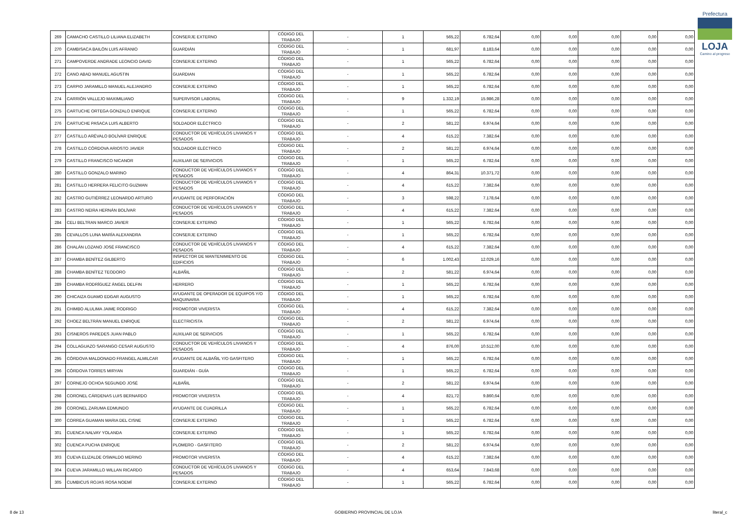Prefectura
LOJA
Camino al progreso
| 269 | CAMACHO CASTILLO LILIANA ELIZABETH | CONSERJE EXTERNO | CÓDIGO DEL TRABAJO | - | 1 | 565,22 | 6.782,64 | 0,00 | 0,00 | 0,00 | 0,00 | 0,00 |
| 270 | CAMBISACA BAILÓN LUIS AFRANIO | GUARDIÁN | CÓDIGO DEL TRABAJO | - | 1 | 681,97 | 8.183,64 | 0,00 | 0,00 | 0,00 | 0,00 | 0,00 |
| 271 | CAMPOVERDE ANDRADE LEONCIO DAVID | CONSERJE EXTERNO | CÓDIGO DEL TRABAJO | - | 1 | 565,22 | 6.782,64 | 0,00 | 0,00 | 0,00 | 0,00 | 0,00 |
| 272 | CANO ABAD MANUEL AGUSTIN | GUARDIAN | CÓDIGO DEL TRABAJO | - | 1 | 565,22 | 6.782,64 | 0,00 | 0,00 | 0,00 | 0,00 | 0,00 |
| 273 | CARPIO JARAMILLO MANUEL ALEJANDRO | CONSERJE EXTERNO | CÓDIGO DEL TRABAJO | - | 1 | 565,22 | 6.782,64 | 0,00 | 0,00 | 0,00 | 0,00 | 0,00 |
| 274 | CARRIÓN VALLEJO MAXIMILIANO | SUPERVISOR LABORAL | CÓDIGO DEL TRABAJO | - | 9 | 1.332,19 | 15.986,28 | 0,00 | 0,00 | 0,00 | 0,00 | 0,00 |
| 275 | CARTUCHE ORTEGA GONZALO ENRIQUE | CONSERJE EXTERNO | CÓDIGO DEL TRABAJO | - | 1 | 565,22 | 6.782,64 | 0,00 | 0,00 | 0,00 | 0,00 | 0,00 |
| 276 | CARTUCHE PASACA LUIS ALBERTO | SOLDADOR ELÉCTRICO | CÓDIGO DEL TRABAJO | - | 2 | 581,22 | 6.974,64 | 0,00 | 0,00 | 0,00 | 0,00 | 0,00 |
| 277 | CASTILLO ARÉVALO BOLÍVAR ENRIQUE | CONDUCTOR DE VEHÍCULOS LIVIANOS Y PESADOS | CÓDIGO DEL TRABAJO | - | 4 | 615,22 | 7.382,64 | 0,00 | 0,00 | 0,00 | 0,00 | 0,00 |
| 278 | CASTILLO CÓRDOVA ARIOSTO JAVIER | SOLDADOR ELÉCTRICO | CÓDIGO DEL TRABAJO | - | 2 | 581,22 | 6.974,64 | 0,00 | 0,00 | 0,00 | 0,00 | 0,00 |
| 279 | CASTILLO FRANCISCO NICANOR | AUXILIAR DE SERVICIOS | CÓDIGO DEL TRABAJO | - | 1 | 565,22 | 6.782,64 | 0,00 | 0,00 | 0,00 | 0,00 | 0,00 |
| 280 | CASTILLO GONZALO MARINO | CONDUCTOR DE VEHÍCULOS LIVIANOS Y PESADOS | CÓDIGO DEL TRABAJO | - | 4 | 864,31 | 10.371,72 | 0,00 | 0,00 | 0,00 | 0,00 | 0,00 |
| 281 | CASTILLO HERRERA FELICITO GUZMAN | CONDUCTOR DE VEHÍCULOS LIVIANOS Y PESADOS | CÓDIGO DEL TRABAJO | - | 4 | 615,22 | 7.382,64 | 0,00 | 0,00 | 0,00 | 0,00 | 0,00 |
| 282 | CASTRO GUTIÉRREZ LEONARDO ARTURO | AYUDANTE DE PERFORACIÓN | CÓDIGO DEL TRABAJO | - | 3 | 598,22 | 7.178,64 | 0,00 | 0,00 | 0,00 | 0,00 | 0,00 |
| 283 | CASTRO NEIRA HERNÁN BOLÍVAR | CONDUCTOR DE VEHÍCULOS LIVIANOS Y PESADOS | CÓDIGO DEL TRABAJO | - | 4 | 615,22 | 7.382,64 | 0,00 | 0,00 | 0,00 | 0,00 | 0,00 |
| 284 | CELI BELTRAN MARCO JAVIER | CONSERJE EXTERNO | CÓDIGO DEL TRABAJO | - | 1 | 565,22 | 6.782,64 | 0,00 | 0,00 | 0,00 | 0,00 | 0,00 |
| 285 | CEVALLOS LUNA MARÍA ALEXANDRA | CONSERJE EXTERNO | CÓDIGO DEL TRABAJO | - | 1 | 565,22 | 6.782,64 | 0,00 | 0,00 | 0,00 | 0,00 | 0,00 |
| 286 | CHALÁN LOZANO JOSÉ FRANCISCO | CONDUCTOR DE VEHÍCULOS LIVIANOS Y PESADOS | CÓDIGO DEL TRABAJO | - | 4 | 615,22 | 7.382,64 | 0,00 | 0,00 | 0,00 | 0,00 | 0,00 |
| 287 | CHAMBA BENÍTEZ GILBERTO | INSPECTOR DE MANTENIMIENTO DE EDIFICIOS | CÓDIGO DEL TRABAJO | - | 6 | 1.002,43 | 12.029,16 | 0,00 | 0,00 | 0,00 | 0,00 | 0,00 |
| 288 | CHAMBA BENÍTEZ TEODORO | ALBAÑIL | CÓDIGO DEL TRABAJO | - | 2 | 581,22 | 6.974,64 | 0,00 | 0,00 | 0,00 | 0,00 | 0,00 |
| 289 | CHAMBA RODRÍGUEZ ÁNGEL DELFIN | HERRERO | CÓDIGO DEL TRABAJO | - | 1 | 565,22 | 6.782,64 | 0,00 | 0,00 | 0,00 | 0,00 | 0,00 |
| 290 | CHICAIZA GUAMO EDGAR AUGUSTO | AYUDANTE DE OPERADOR DE EQUIPOS Y/O MAQUINARIA | CÓDIGO DEL TRABAJO | - | 1 | 565,22 | 6.782,64 | 0,00 | 0,00 | 0,00 | 0,00 | 0,00 |
| 291 | CHIMBO ALULIMA JAIME RODRIGO | PROMOTOR VIVERISTA | CÓDIGO DEL TRABAJO | - | 4 | 615,22 | 7.382,64 | 0,00 | 0,00 | 0,00 | 0,00 | 0,00 |
| 292 | CHOEZ BELTRÁN MANUEL ENRIQUE | ELECTRICISTA | CÓDIGO DEL TRABAJO | - | 2 | 581,22 | 6.974,64 | 0,00 | 0,00 | 0,00 | 0,00 | 0,00 |
| 293 | CISNEROS PAREDES JUAN PABLO | AUXILIAR DE SERVICIOS | CÓDIGO DEL TRABAJO | - | 1 | 565,22 | 6.782,64 | 0,00 | 0,00 | 0,00 | 0,00 | 0,00 |
| 294 | COLLAGUAZO SARANGO CESAR AUGUSTO | CONDUCTOR DE VEHÍCULOS LIVIANOS Y PESADOS | CÓDIGO DEL TRABAJO | - | 4 | 876,00 | 10.512,00 | 0,00 | 0,00 | 0,00 | 0,00 | 0,00 |
| 295 | CÓRDOVA MALDONADO FRANGEL ALMILCAR | AYUDANTE DE ALBAÑIL Y/O GASFITERO | CÓDIGO DEL TRABAJO | - | 1 | 565,22 | 6.782,64 | 0,00 | 0,00 | 0,00 | 0,00 | 0,00 |
| 296 | CÓRDOVA TORRES MIRYAN | GUARDIÁN - GUÍA | CÓDIGO DEL TRABAJO | - | 1 | 565,22 | 6.782,64 | 0,00 | 0,00 | 0,00 | 0,00 | 0,00 |
| 297 | CORNEJO OCHOA SEGUNDO JOSÉ | ALBAÑIL | CÓDIGO DEL TRABAJO | - | 2 | 581,22 | 6.974,64 | 0,00 | 0,00 | 0,00 | 0,00 | 0,00 |
| 298 | CORONEL CÁRDENAS LUIS BERNARDO | PROMOTOR VIVERISTA | CÓDIGO DEL TRABAJO | - | 4 | 821,72 | 9.860,64 | 0,00 | 0,00 | 0,00 | 0,00 | 0,00 |
| 299 | CORONEL ZARUMA EDMUNDO | AYUDANTE DE CUADRILLA | CÓDIGO DEL TRABAJO | - | 1 | 565,22 | 6.782,64 | 0,00 | 0,00 | 0,00 | 0,00 | 0,00 |
| 300 | CORREA GUAMAN MARIA DEL CISNE | CONSERJE EXTERNO | CÓDIGO DEL TRABAJO | - | 1 | 565,22 | 6.782,64 | 0,00 | 0,00 | 0,00 | 0,00 | 0,00 |
| 301 | CUENCA NALVAY YOLANDA | CONSERJE EXTERNO | CÓDIGO DEL TRABAJO | - | 1 | 565,22 | 6.782,64 | 0,00 | 0,00 | 0,00 | 0,00 | 0,00 |
| 302 | CUENCA PUCHA ENRIQUE | PLOMERO - GASFITERO | CÓDIGO DEL TRABAJO | - | 2 | 581,22 | 6.974,64 | 0,00 | 0,00 | 0,00 | 0,00 | 0,00 |
| 303 | CUEVA ELIZALDE OSWALDO MERINO | PROMOTOR VIVERISTA | CÓDIGO DEL TRABAJO | - | 4 | 615,22 | 7.382,64 | 0,00 | 0,00 | 0,00 | 0,00 | 0,00 |
| 304 | CUEVA JARAMILLO WILLAN RICARDO | CONDUCTOR DE VEHÍCULOS LIVIANOS Y PESADOS | CÓDIGO DEL TRABAJO | - | 4 | 653,64 | 7.843,68 | 0,00 | 0,00 | 0,00 | 0,00 | 0,00 |
| 305 | CUMBICUS ROJAS ROSA NOEMÍ | CONSERJE EXTERNO | CÓDIGO DEL TRABAJO | - | 1 | 565,22 | 6.782,64 | 0,00 | 0,00 | 0,00 | 0,00 | 0,00 |
8 de 13 GOBIERNO PROVINCIAL DE LOJA literal_c